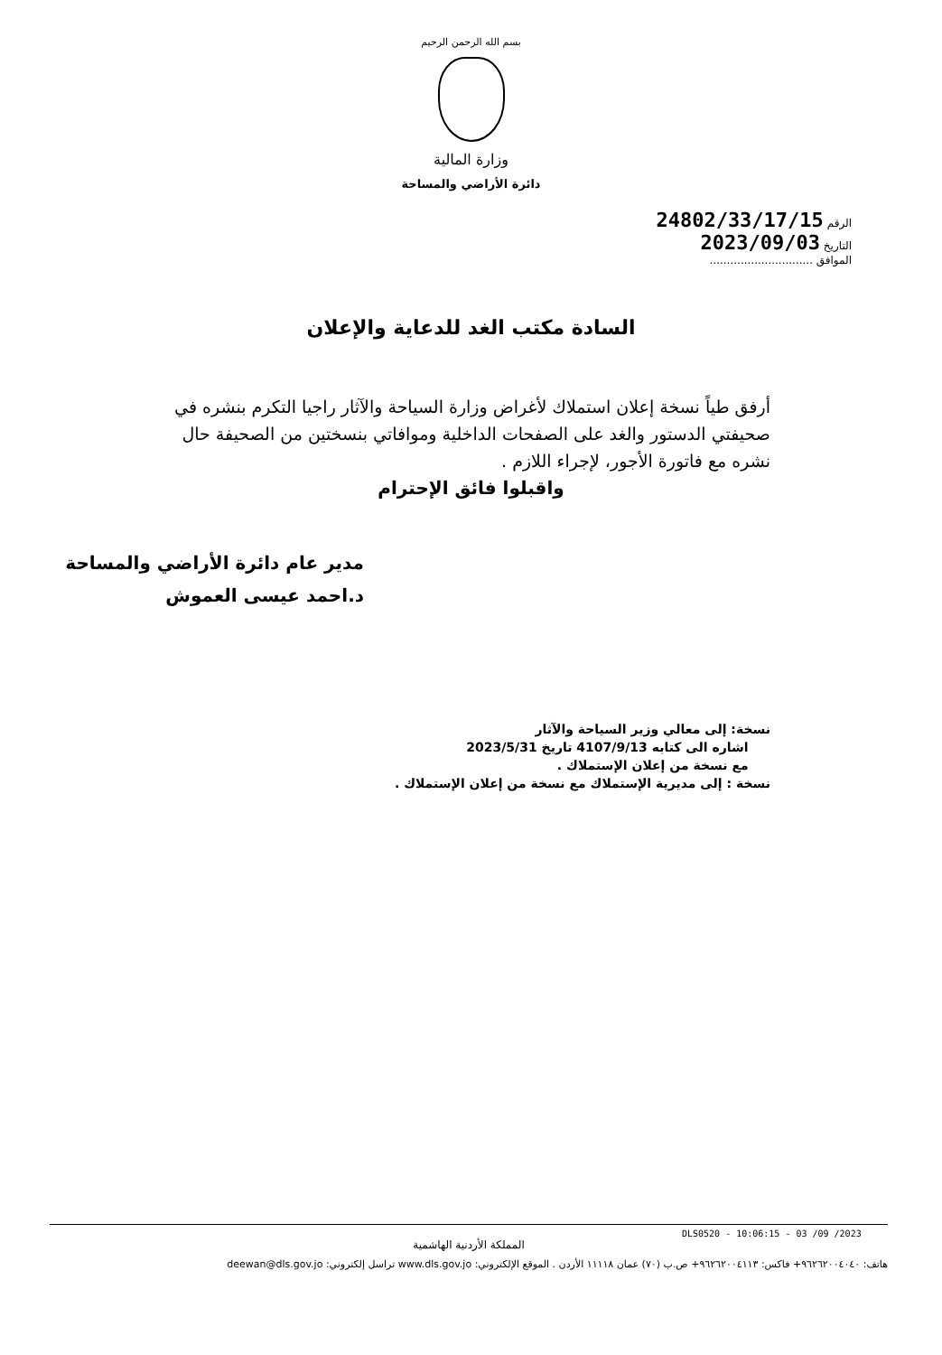بسم الله الرحمن الرحيم
وزارة المالية
دائرة الأراضي والمساحة
الرقم 24802/33/17/15
التاريخ 2023/09/03
الموافق ..............................
السادة مكتب الغد للدعاية والإعلان
أرفق طياً نسخة إعلان استملاك لأغراض وزارة السياحة والآثار راجيا التكرم بنشره في صحيفتي الدستور والغد على الصفحات الداخلية وموافاتي بنسختين من الصحيفة حال نشره مع فاتورة الأجور، لإجراء اللازم .
واقبلوا فائق الإحترام
مدير عام دائرة الأراضي والمساحة
د.احمد عيسى العموش
نسخة: إلى معالي وزير السياحة والآثار
اشاره الى كتابه 4107/9/13 تاريخ 2023/5/31
مع نسخة من إعلان الإستملاك .
نسخة : إلى مديرية الإستملاك مع نسخة من إعلان الإستملاك .
DLS0520 - 10:06:15 - 03 /09 /2023
المملكة الأردنية الهاشمية
هاتف: ٩٦٢٦٢٠٠٤٠٤٠+ فاكس: ٩٦٢٦٢٠٠٤١١٣+ ص.ب (٧٠) عمان ١١١١٨ الأردن . الموقع الإلكتروني: www.dls.gov.jo تراسل إلكتروني: deewan@dls.gov.jo